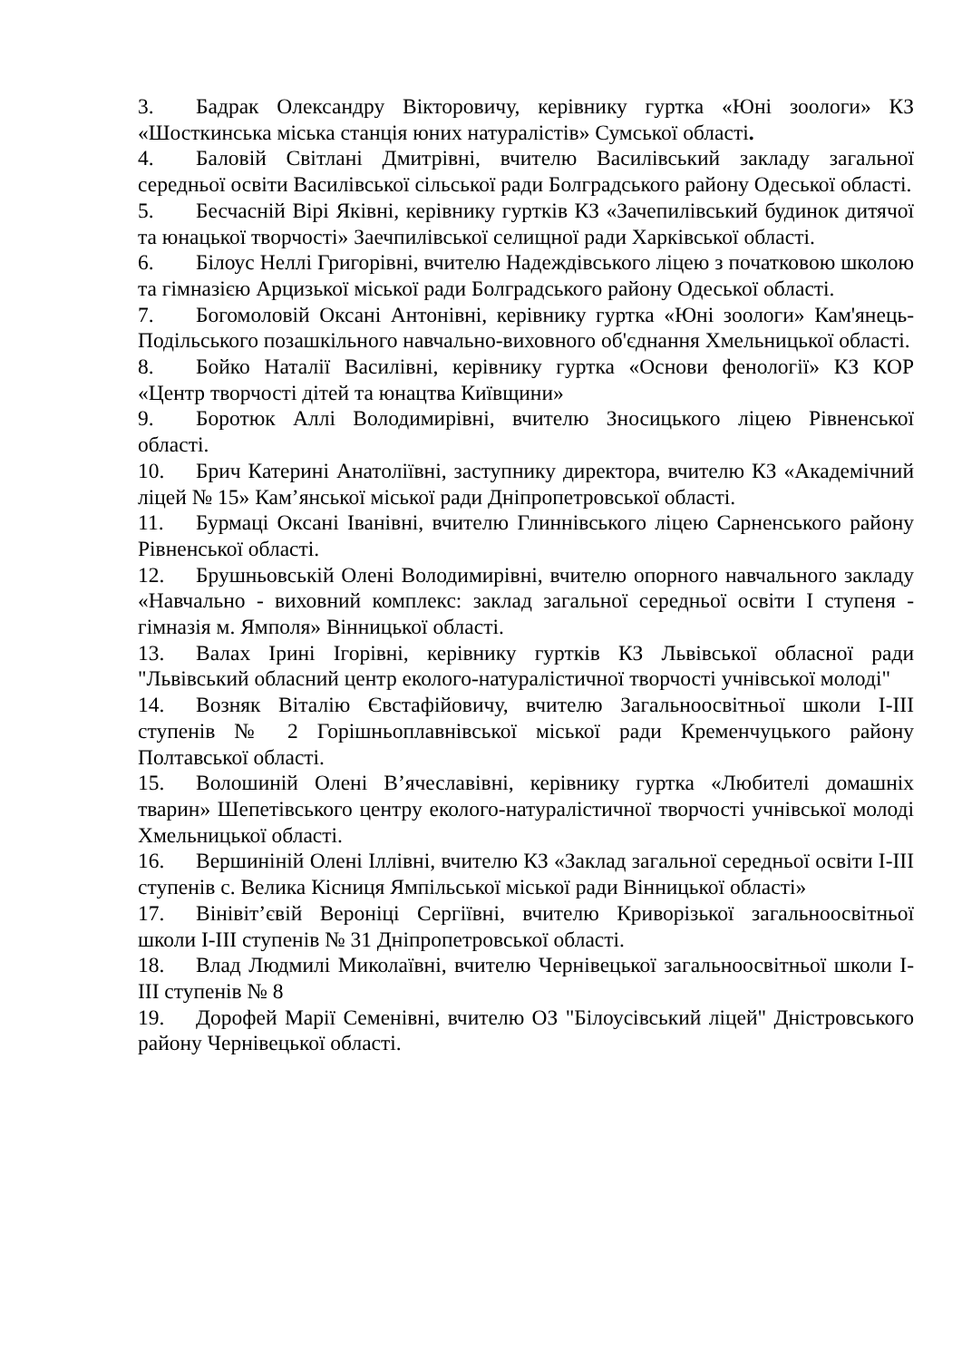3. Бадрак Олександру Вікторовичу, керівнику гуртка «Юні зоологи» КЗ «Шосткинська міська станція юних натуралістів» Сумської області.
4. Баловій Світлані Дмитрівні, вчителю Василівський закладу загальної середньої освіти Василівської сільської ради Болградського району Одеської області.
5. Бесчасній Вірі Яківні, керівнику гуртків КЗ «Зачепилівський будинок дитячої та юнацької творчості» Заечпилівської селищної ради Харківської області.
6. Білоус Неллі Григорівні, вчителю Надеждівського ліцею з початковою школою та гімназією Арцизької міської ради Болградського району Одеської області.
7. Богомоловій Оксані Антонівні, керівнику гуртка «Юні зоологи» Кам'янець-Подільського позашкільного навчально-виховного об'єднання Хмельницької області.
8. Бойко Наталії Василівні, керівнику гуртка «Основи фенології» КЗ КОР «Центр творчості дітей та юнацтва Київщини»
9. Боротюк Аллі Володимирівні, вчителю Зносицького ліцею Рівненської області.
10. Брич Катерині Анатоліївні, заступнику директора, вчителю КЗ «Академічний ліцей № 15» Кам’янської міської ради Дніпропетровської області.
11. Бурмаці Оксані Іванівні, вчителю Глиннівського ліцею Сарненського району Рівненської області.
12. Брушньовській Олені Володимирівні, вчителю опорного навчального закладу «Навчально - виховний комплекс: заклад загальної середньої освіти І ступеня - гімназія м. Ямполя» Вінницької області.
13. Валах Ірині Ігорівні, керівнику гуртків КЗ Львівської обласної ради "Львівський обласний центр еколого-натуралістичної творчості учнівської молоді"
14. Возняк Віталію Євстафійовичу, вчителю Загальноосвітньої школи І-ІІІ ступенів № 2 Горішньоплавнівської міської ради Кременчуцького району Полтавської області.
15. Волошиній Олені В’ячеславівні, керівнику гуртка «Любителі домашніх тварин» Шепетівського центру еколого-натуралістичної творчості учнівської молоді Хмельницької області.
16. Вершиніній Олені Іллівні, вчителю КЗ «Заклад загальної середньої освіти І-ІІІ ступенів с. Велика Кісниця Ямпільської міської ради Вінницької області»
17. Вінівіт’євій Вероніці Сергіївні, вчителю Криворізької загальноосвітньої школи І-ІІІ ступенів № 31 Дніпропетровської області.
18. Влад Людмилі Миколаївні, вчителю Чернівецької загальноосвітньої школи І-ІІІ ступенів № 8
19. Дорофей Марії Семенівні, вчителю ОЗ "Білоусівський ліцей" Дністровського району Чернівецької області.